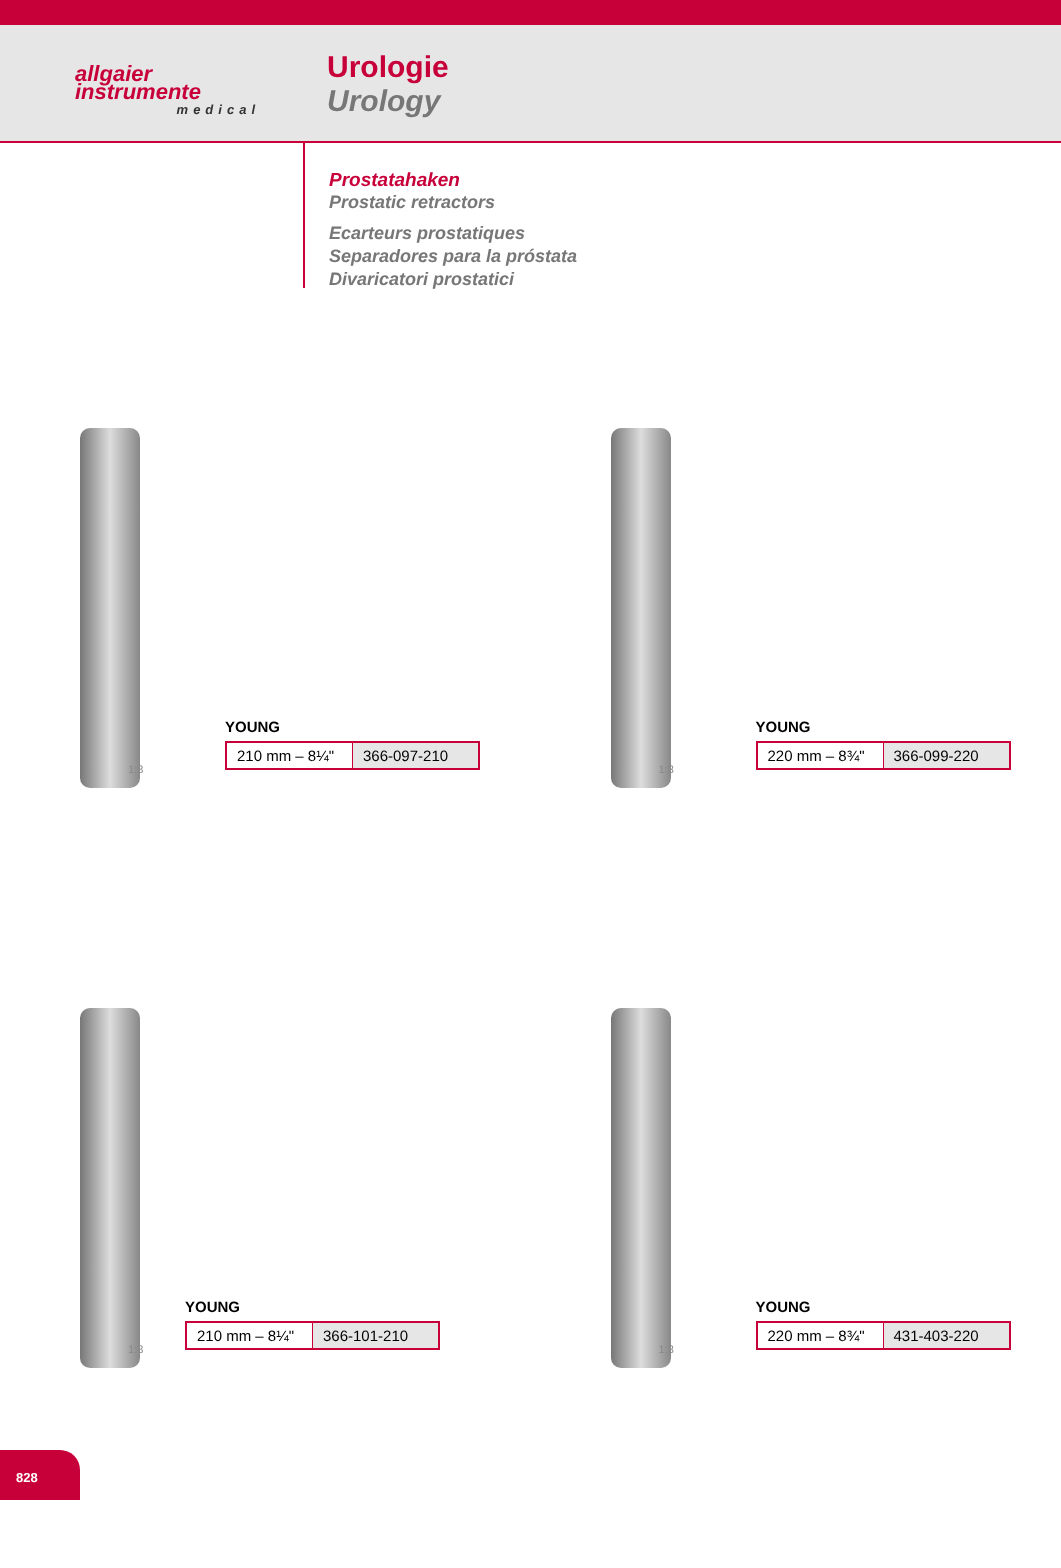allgaier
instrumente
medical
Urologie
Urology
Prostatahaken
Prostatic retractors
Ecarteurs prostatiques
Separadores para la próstata
Divaricatori prostatici
1:3
YOUNG
| 210 mm – 8¼" | 366-097-210 |
1:3
YOUNG
| 220 mm – 8¾" | 366-099-220 |
1:3
YOUNG
| 210 mm – 8¼" | 366-101-210 |
1:3
YOUNG
| 220 mm – 8¾" | 431-403-220 |
828